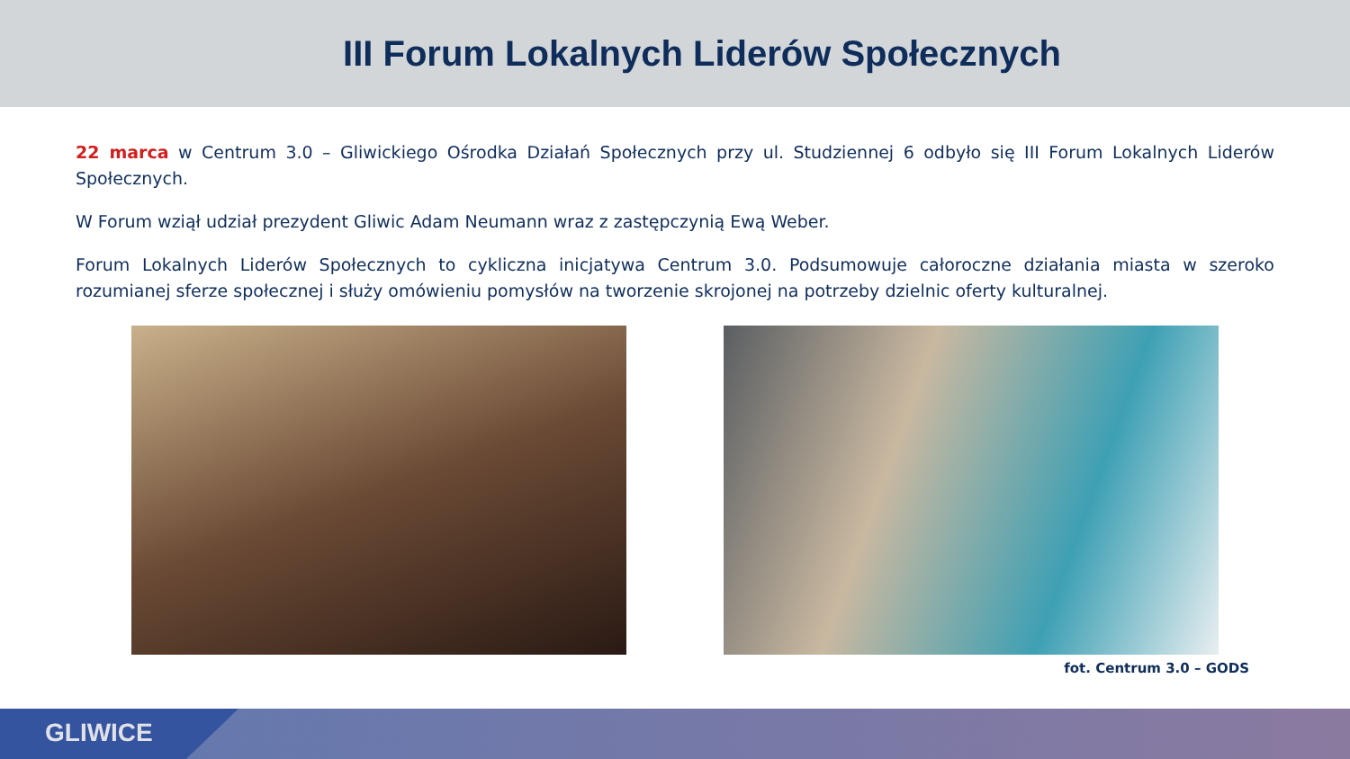III Forum Lokalnych Liderów Społecznych
22 marca w Centrum 3.0 – Gliwickiego Ośrodka Działań Społecznych przy ul. Studziennej 6 odbyło się III Forum Lokalnych Liderów Społecznych.
W Forum wziął udział prezydent Gliwic Adam Neumann wraz z zastępczynią Ewą Weber.
Forum Lokalnych Liderów Społecznych to cykliczna inicjatywa Centrum 3.0. Podsumowuje całoroczne działania miasta w szeroko rozumianej sferze społecznej i służy omówieniu pomysłów na tworzenie skrojonej na potrzeby dzielnic oferty kulturalnej.
fot. Centrum 3.0 – GODS
GLIWICE